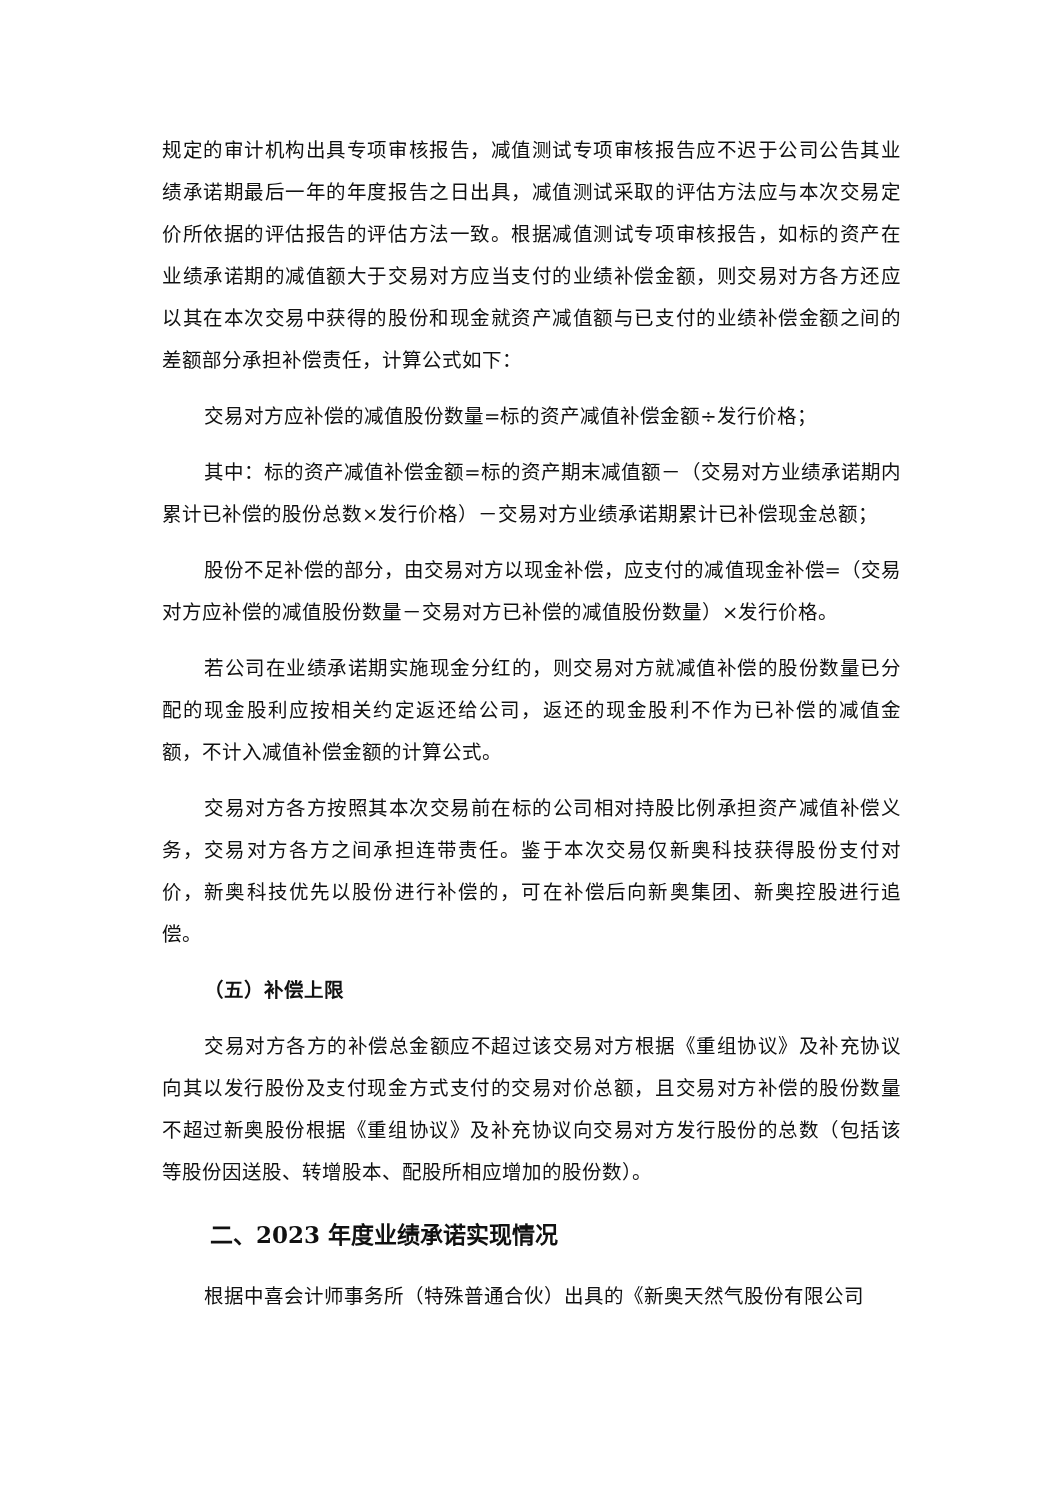规定的审计机构出具专项审核报告，减值测试专项审核报告应不迟于公司公告其业绩承诺期最后一年的年度报告之日出具，减值测试采取的评估方法应与本次交易定价所依据的评估报告的评估方法一致。根据减值测试专项审核报告，如标的资产在业绩承诺期的减值额大于交易对方应当支付的业绩补偿金额，则交易对方各方还应以其在本次交易中获得的股份和现金就资产减值额与已支付的业绩补偿金额之间的差额部分承担补偿责任，计算公式如下：
交易对方应补偿的减值股份数量=标的资产减值补偿金额÷发行价格；
其中：标的资产减值补偿金额=标的资产期末减值额－（交易对方业绩承诺期内累计已补偿的股份总数×发行价格）－交易对方业绩承诺期累计已补偿现金总额；
股份不足补偿的部分，由交易对方以现金补偿，应支付的减值现金补偿=（交易对方应补偿的减值股份数量－交易对方已补偿的减值股份数量）×发行价格。
若公司在业绩承诺期实施现金分红的，则交易对方就减值补偿的股份数量已分配的现金股利应按相关约定返还给公司，返还的现金股利不作为已补偿的减值金额，不计入减值补偿金额的计算公式。
交易对方各方按照其本次交易前在标的公司相对持股比例承担资产减值补偿义务，交易对方各方之间承担连带责任。鉴于本次交易仅新奥科技获得股份支付对价，新奥科技优先以股份进行补偿的，可在补偿后向新奥集团、新奥控股进行追偿。
（五）补偿上限
交易对方各方的补偿总金额应不超过该交易对方根据《重组协议》及补充协议向其以发行股份及支付现金方式支付的交易对价总额，且交易对方补偿的股份数量不超过新奥股份根据《重组协议》及补充协议向交易对方发行股份的总数（包括该等股份因送股、转增股本、配股所相应增加的股份数）。
二、2023 年度业绩承诺实现情况
根据中喜会计师事务所（特殊普通合伙）出具的《新奥天然气股份有限公司